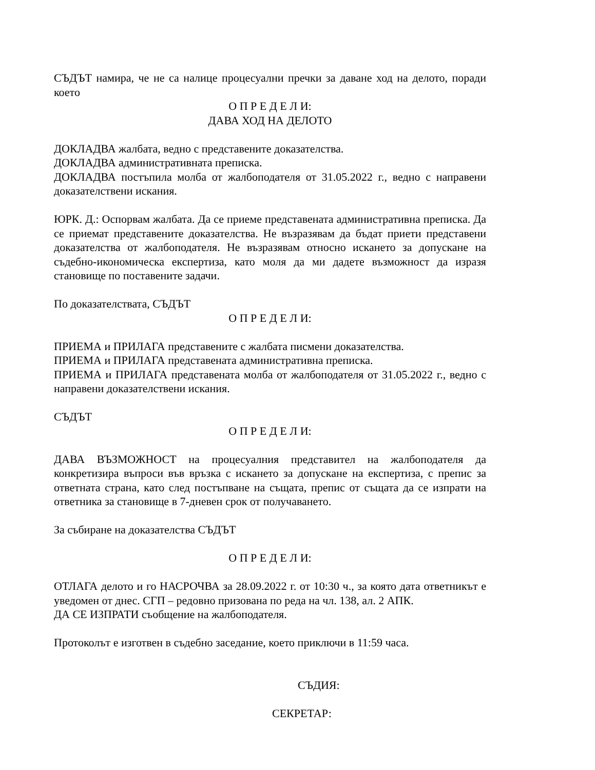СЪДЪТ намира, че не са налице процесуални пречки за даване ход на делото, поради което
О П Р Е Д Е Л И:
ДАВА ХОД НА ДЕЛОТО
ДОКЛАДВА жалбата, ведно с представените доказателства.
ДОКЛАДВА административната преписка.
ДОКЛАДВА постъпила молба от жалбоподателя от 31.05.2022 г., ведно с направени доказателствени искания.
ЮРК. Д.: Оспорвам жалбата. Да се приеме представената административна преписка. Да се приемат представените доказателства. Не възразявам да бъдат приети представени доказателства от жалбоподателя. Не възразявам относно искането за допускане на съдебно-икономическа експертиза, като моля да ми дадете възможност да изразя становище по поставените задачи.
По доказателствата, СЪДЪТ
О П Р Е Д Е Л И:
ПРИЕМА и ПРИЛАГА представените с жалбата писмени доказателства.
ПРИЕМА и ПРИЛАГА представената административна преписка.
ПРИЕМА и ПРИЛАГА представената молба от жалбоподателя от 31.05.2022 г., ведно с направени доказателствени искания.
СЪДЪТ
О П Р Е Д Е Л И:
ДАВА ВЪЗМОЖНОСТ на процесуалния представител на жалбоподателя да конкретизира въпроси във връзка с искането за допускане на експертиза, с препис за ответната страна, като след постъпване на същата, препис от същата да се изпрати на ответника за становище в 7-дневен срок от получаването.
За събиране на доказателства СЪДЪТ
О П Р Е Д Е Л И:
ОТЛАГА делото и го НАСРОЧВА за 28.09.2022 г. от 10:30 ч., за която дата ответникът е уведомен от днес. СГП – редовно призована по реда на чл. 138, ал. 2 АПК.
ДА СЕ ИЗПРАТИ съобщение на жалбоподателя.
Протоколът е изготвен в съдебно заседание, което приключи в 11:59 часа.
СЪДИЯ:
СЕКРЕТАР: